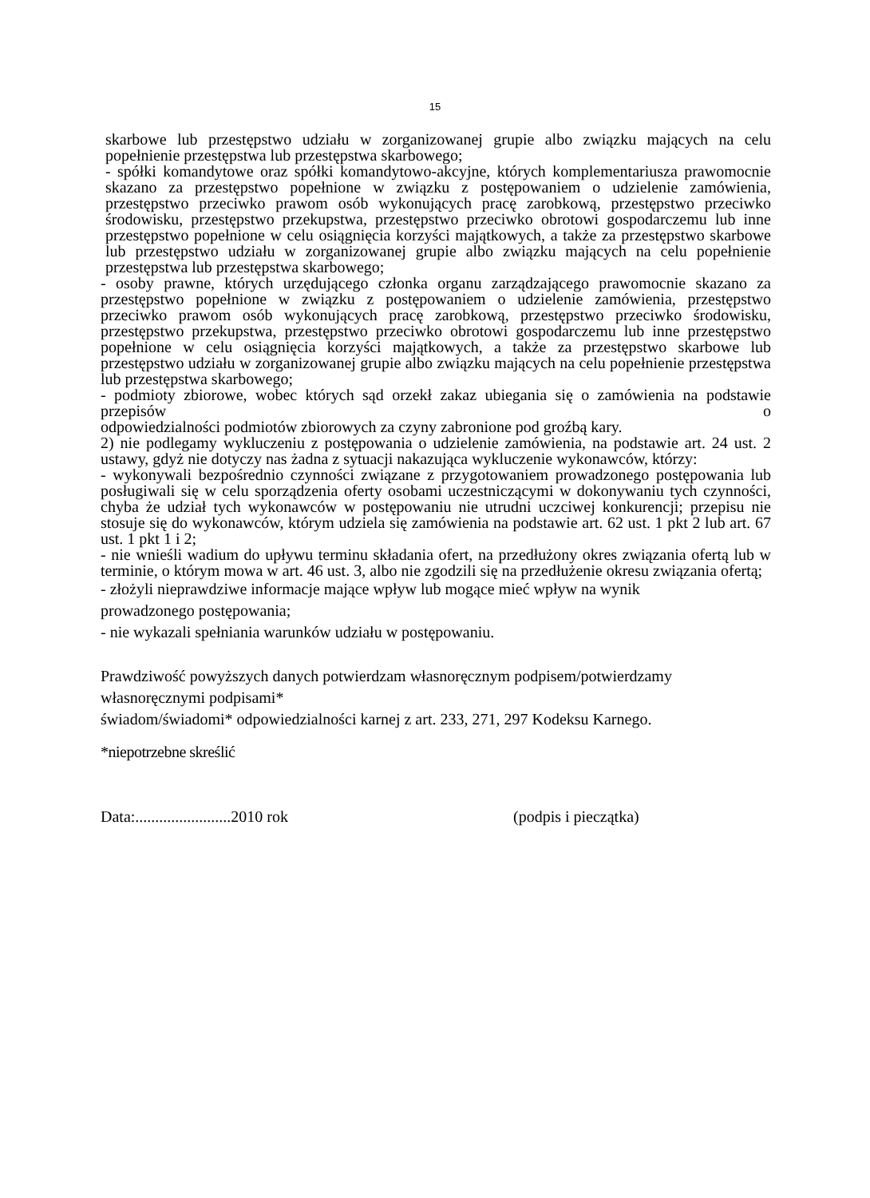15
skarbowe lub przestępstwo udziału w zorganizowanej grupie albo związku mających na celu popełnienie przestępstwa lub przestępstwa skarbowego;
- spółki komandytowe oraz spółki komandytowo-akcyjne, których komplementariusza prawomocnie skazano za przestępstwo popełnione w związku z postępowaniem o udzielenie zamówienia, przestępstwo przeciwko prawom osób wykonujących pracę zarobkową, przestępstwo przeciwko środowisku, przestępstwo przekupstwa, przestępstwo przeciwko obrotowi gospodarczemu lub inne przestępstwo popełnione w celu osiągnięcia korzyści majątkowych, a także za przestępstwo skarbowe lub przestępstwo udziału w zorganizowanej grupie albo związku mających na celu popełnienie przestępstwa lub przestępstwa skarbowego;
- osoby prawne, których urzędującego członka organu zarządzającego prawomocnie skazano za przestępstwo popełnione w związku z postępowaniem o udzielenie zamówienia, przestępstwo przeciwko prawom osób wykonujących pracę zarobkową, przestępstwo przeciwko środowisku, przestępstwo przekupstwa, przestępstwo przeciwko obrotowi gospodarczemu lub inne przestępstwo popełnione w celu osiągnięcia korzyści majątkowych, a także za przestępstwo skarbowe lub przestępstwo udziału w zorganizowanej grupie albo związku mających na celu popełnienie przestępstwa lub przestępstwa skarbowego;
- podmioty zbiorowe, wobec których sąd orzekł zakaz ubiegania się o zamówienia na podstawie przepisów o
odpowiedzialności podmiotów zbiorowych za czyny zabronione pod groźbą kary.
2) nie podlegamy wykluczeniu z postępowania o udzielenie zamówienia, na podstawie art. 24 ust. 2 ustawy, gdyż nie dotyczy nas żadna z sytuacji nakazująca wykluczenie wykonawców, którzy:
- wykonywali bezpośrednio czynności związane z przygotowaniem prowadzonego postępowania lub posługiwali się w celu sporządzenia oferty osobami uczestniczącymi w dokonywaniu tych czynności, chyba że udział tych wykonawców w postępowaniu nie utrudni uczciwej konkurencji; przepisu nie stosuje się do wykonawców, którym udziela się zamówienia na podstawie art. 62 ust. 1 pkt 2 lub art. 67 ust. 1 pkt 1 i 2;
- nie wnieśli wadium do upływu terminu składania ofert, na przedłużony okres związania ofertą lub w terminie, o którym mowa w art. 46 ust. 3, albo nie zgodzili się na przedłużenie okresu związania ofertą;
- złożyli nieprawdziwe informacje mające wpływ lub mogące mieć wpływ na wynik
prowadzonego postępowania;
- nie wykazali spełniania warunków udziału w postępowaniu.
Prawdziwość powyższych danych potwierdzam własnoręcznym podpisem/potwierdzamy
własnoręcznymi podpisami*
świadom/świadomi* odpowiedzialności karnej z art. 233, 271, 297 Kodeksu Karnego.
*niepotrzebne skreślić
Data:........................2010 rok (podpis i pieczątka)